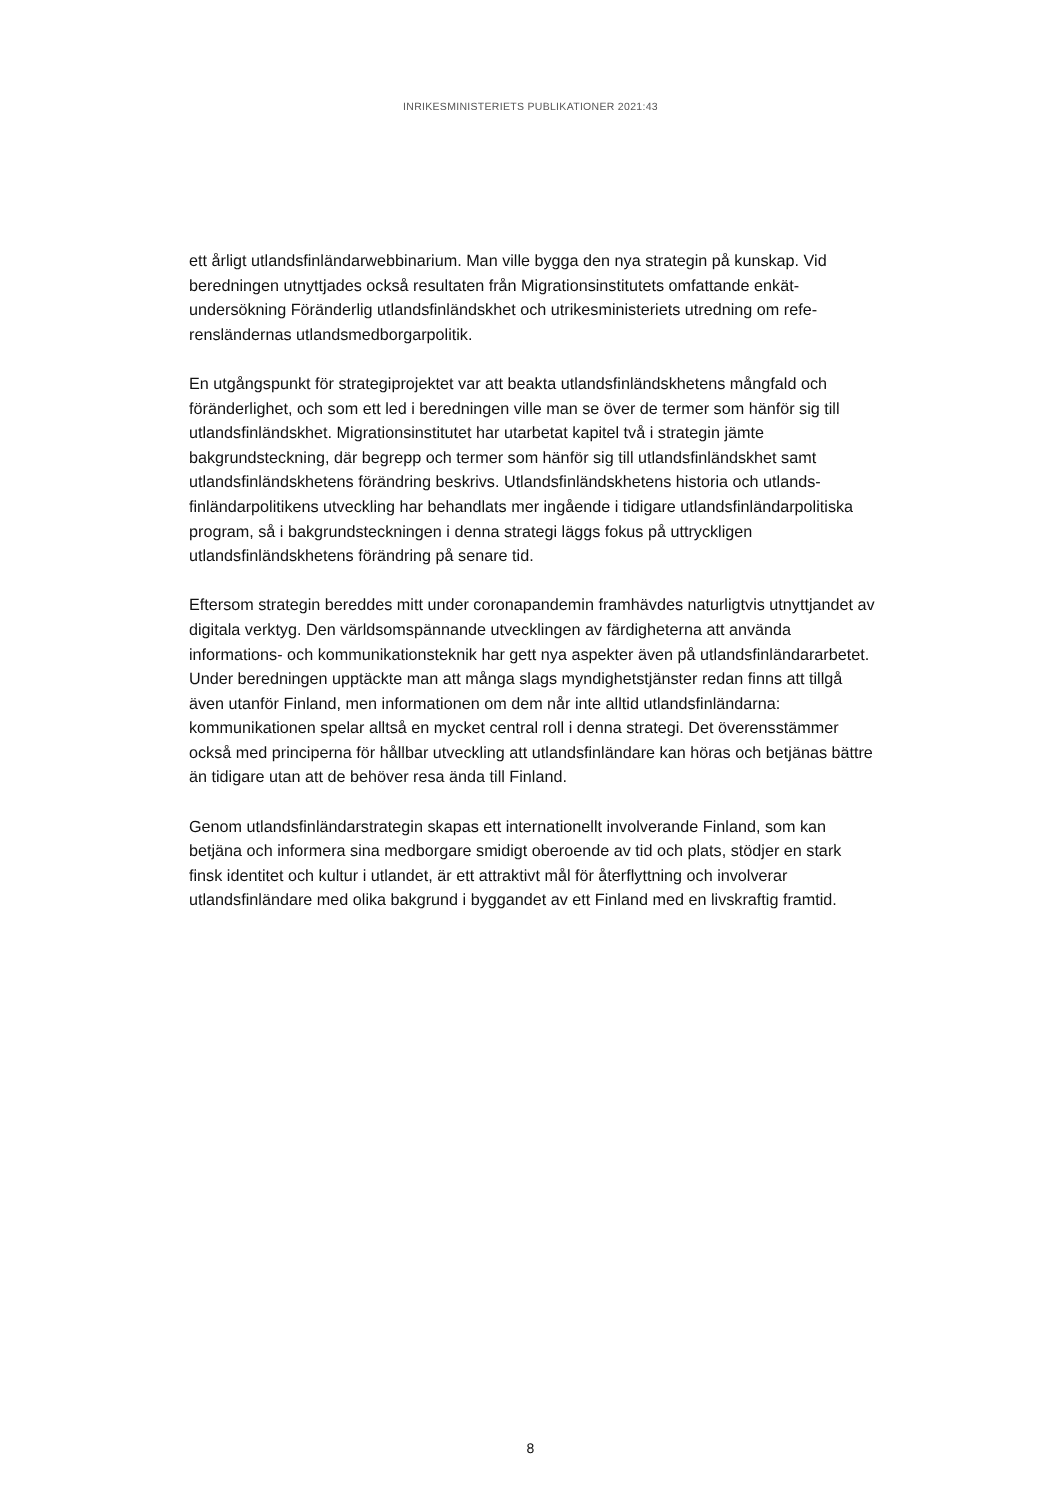INRIKESMINISTERIETS PUBLIKATIONER 2021:43
ett årligt utlandsfinländarwebbinarium. Man ville bygga den nya strategin på kunskap. Vid beredningen utnyttjades också resultaten från Migrationsinstitutets omfattande enkät­undersökning Föränderlig utlandsfinländskhet och utrikesministeriets utredning om refe­rensländernas utlandsmedborgarpolitik.
En utgångspunkt för strategiprojektet var att beakta utlandsfinländskhetens mångfald och föränderlighet, och som ett led i beredningen ville man se över de termer som hänför sig till utlandsfinländskhet. Migrationsinstitutet har utarbetat kapitel två i strategin jämte bakgrundsteckning, där begrepp och termer som hänför sig till utlandsfinländskhet samt utlandsfinländskhetens förändring beskrivs. Utlandsfinländskhetens historia och utlands­finländarpolitikens utveckling har behandlats mer ingående i tidigare utlandsfinländar­politiska program, så i bakgrundsteckningen i denna strategi läggs fokus på uttryckligen utlandsfinländskhetens förändring på senare tid.
Eftersom strategin bereddes mitt under coronapandemin framhävdes naturligtvis utnytt­jandet av digitala verktyg. Den världsomspännande utvecklingen av färdigheterna att använda informations- och kommunikationsteknik har gett nya aspekter även på utlands­finländararbetet. Under beredningen upptäckte man att många slags myndighetstjän­ster redan finns att tillgå även utanför Finland, men informationen om dem når inte alltid utlandsfinländarna: kommunikationen spelar alltså en mycket central roll i denna strategi. Det överensstämmer också med principerna för hållbar utveckling att utlandsfinländare kan höras och betjänas bättre än tidigare utan att de behöver resa ända till Finland.
Genom utlandsfinländarstrategin skapas ett internationellt involverande Finland, som kan betjäna och informera sina medborgare smidigt oberoende av tid och plats, stödjer en stark finsk identitet och kultur i utlandet, är ett attraktivt mål för återflyttning och invol­verar utlandsfinländare med olika bakgrund i byggandet av ett Finland med en livskraftig framtid.
8